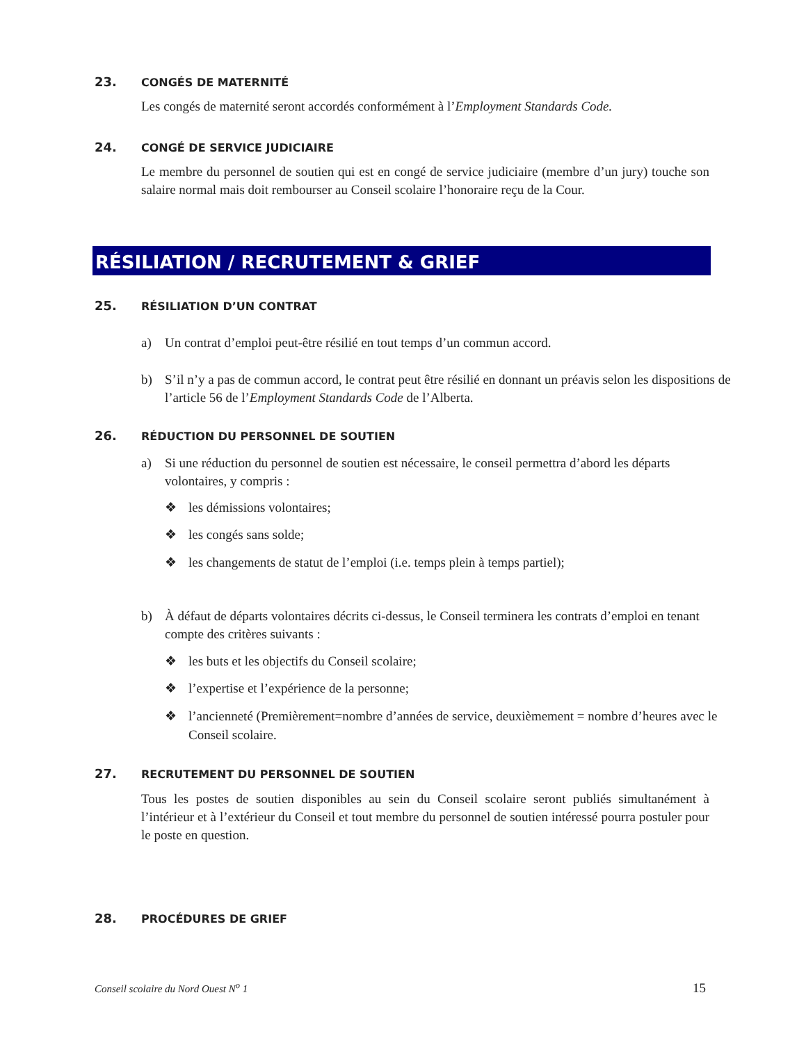23. CONGÉS DE MATERNITÉ
Les congés de maternité seront accordés conformément à l’Employment Standards Code.
24. CONGÉ DE SERVICE JUDICIAIRE
Le membre du personnel de soutien qui est en congé de service judiciaire (membre d’un jury) touche son salaire normal mais doit rembourser au Conseil scolaire l’honoraire reçu de la Cour.
RÉSILIATION / RECRUTEMENT & GRIEF
25. RÉSILIATION D’UN CONTRAT
a) Un contrat d’emploi peut-être résilié en tout temps d’un commun accord.
b) S’il n’y a pas de commun accord, le contrat peut être résilié en donnant un préavis selon les dispositions de l’article 56 de l’Employment Standards Code de l’Alberta.
26. RÉDUCTION DU PERSONNEL DE SOUTIEN
a) Si une réduction du personnel de soutien est nécessaire, le conseil permettra d’abord les départs volontaires, y compris :
❖ les démissions volontaires;
❖ les congés sans solde;
❖ les changements de statut de l’emploi (i.e. temps plein à temps partiel);
b) À défaut de départs volontaires décrits ci-dessus, le Conseil terminera les contrats d’emploi en tenant compte des critères suivants :
❖ les buts et les objectifs du Conseil scolaire;
❖ l’expertise et l’expérience de la personne;
❖ l’ancienneté (Premièrement=nombre d’années de service, deuxièmement = nombre d’heures avec le Conseil scolaire.
27. RECRUTEMENT DU PERSONNEL DE SOUTIEN
Tous les postes de soutien disponibles au sein du Conseil scolaire seront publiés simultanément à l’intérieur et à l’extérieur du Conseil et tout membre du personnel de soutien intéressé pourra postuler pour le poste en question.
28. PROCÉDURES DE GRIEF
Conseil scolaire du Nord Ouest N<sup>o</sup> 1
15